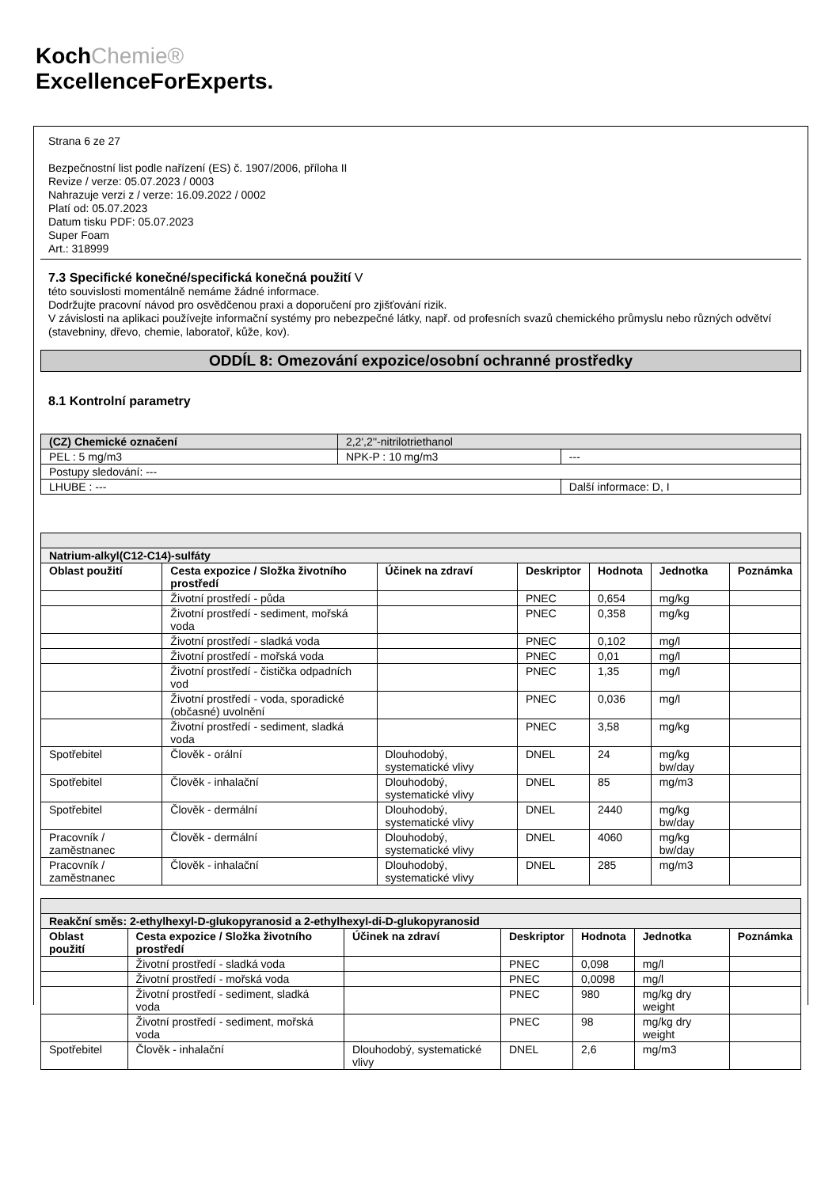KochChemie®
ExcellenceForExperts.
Strana 6 ze 27
Bezpečnostní list podle nařízení (ES) č. 1907/2006, příloha II
Revize / verze: 05.07.2023 / 0003
Nahrazuje verzi z / verze: 16.09.2022 / 0002
Platí od: 05.07.2023
Datum tisku PDF: 05.07.2023
Super Foam
Art.: 318999
7.3 Specifické konečné/specifická konečná použití V
této souvislosti momentálně nemáme žádné informace.
Dodržujte pracovní návod pro osvědčenou praxi a doporučení pro zjišťování rizik.
V závislosti na aplikaci používejte informační systémy pro nebezpečné látky, např. od profesních svazů chemického průmyslu nebo různých odvětví (stavebniny, dřevo, chemie, laboratoř, kůže, kov).
ODDÍL 8: Omezování expozice/osobní ochranné prostředky
8.1 Kontrolní parametry
| (CZ) Chemické označení | 2,2',2''-nitrilotriethanol | |
| PEL : 5 mg/m3 | NPK-P : 10 mg/m3 | --- |
| Postupy sledování: --- | | |
| LHUBE : --- | | Další informace: D, I |
| Natrium-alkyl(C12-C14)-sulfáty | | | | | | |
| Oblast použití | Cesta expozice / Složka životního prostředí | Účinek na zdraví | Deskriptor | Hodnota | Jednotka | Poznámka |
| | Životní prostředí - půda | | PNEC | 0,654 | mg/kg | |
| | Životní prostředí - sediment, mořská voda | | PNEC | 0,358 | mg/kg | |
| | Životní prostředí - sladká voda | | PNEC | 0,102 | mg/l | |
| | Životní prostředí - mořská voda | | PNEC | 0,01 | mg/l | |
| | Životní prostředí - čistička odpadních vod | | PNEC | 1,35 | mg/l | |
| | Životní prostředí - voda, sporadické (občasné) uvolnění | | PNEC | 0,036 | mg/l | |
| | Životní prostředí - sediment, sladká voda | | PNEC | 3,58 | mg/kg | |
| Spotřebitel | Člověk - orální | Dlouhodobý, systematické vlivy | DNEL | 24 | mg/kg bw/day | |
| Spotřebitel | Člověk - inhalační | Dlouhodobý, systematické vlivy | DNEL | 85 | mg/m3 | |
| Spotřebitel | Člověk - dermální | Dlouhodobý, systematické vlivy | DNEL | 2440 | mg/kg bw/day | |
| Pracovník / zaměstnanec | Člověk - dermální | Dlouhodobý, systematické vlivy | DNEL | 4060 | mg/kg bw/day | |
| Pracovník / zaměstnanec | Člověk - inhalační | Dlouhodobý, systematické vlivy | DNEL | 285 | mg/m3 | |
| Reakční směs: 2-ethylhexyl-D-glukopyranosid a 2-ethylhexyl-di-D-glukopyranosid | | | | | | |
| Oblast použití | Cesta expozice / Složka životního prostředí | Účinek na zdraví | Deskriptor | Hodnota | Jednotka | Poznámka |
| | Životní prostředí - sladká voda | | PNEC | 0,098 | mg/l | |
| | Životní prostředí - mořská voda | | PNEC | 0,0098 | mg/l | |
| | Životní prostředí - sediment, sladká voda | | PNEC | 980 | mg/kg dry weight | |
| | Životní prostředí - sediment, mořská voda | | PNEC | 98 | mg/kg dry weight | |
| Spotřebitel | Člověk - inhalační | Dlouhodobý, systematické vlivy | DNEL | 2,6 | mg/m3 | |